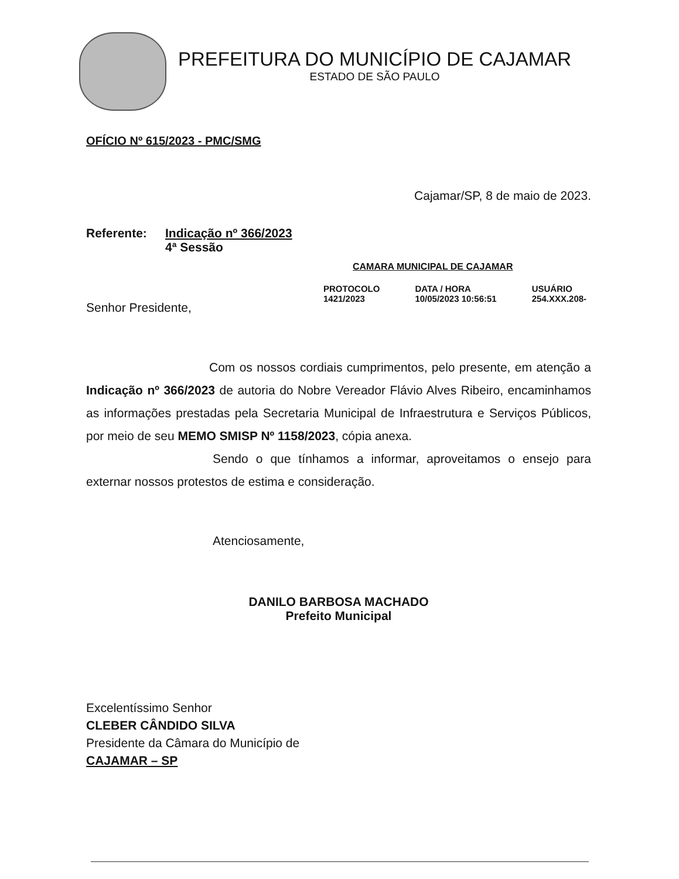PREFEITURA DO MUNICÍPIO DE CAJAMAR
ESTADO DE SÃO PAULO
OFÍCIO Nº 615/2023 - PMC/SMG
Cajamar/SP, 8 de maio de 2023.
Referente: Indicação nº 366/2023
4ª Sessão
CAMARA MUNICIPAL DE CAJAMAR
PROTOCOLO
1421/2023
DATA / HORA
10/05/2023 10:56:51
USUÁRIO
254.XXX.208-
Senhor Presidente,
Com os nossos cordiais cumprimentos, pelo presente, em atenção a Indicação nº 366/2023 de autoria do Nobre Vereador Flávio Alves Ribeiro, encaminhamos as informações prestadas pela Secretaria Municipal de Infraestrutura e Serviços Públicos, por meio de seu MEMO SMISP Nº 1158/2023, cópia anexa.
Sendo o que tínhamos a informar, aproveitamos o ensejo para externar nossos protestos de estima e consideração.
Atenciosamente,
DANILO BARBOSA MACHADO
Prefeito Municipal
Excelentíssimo Senhor
CLEBER CÂNDIDO SILVA
Presidente da Câmara do Município de
CAJAMAR – SP